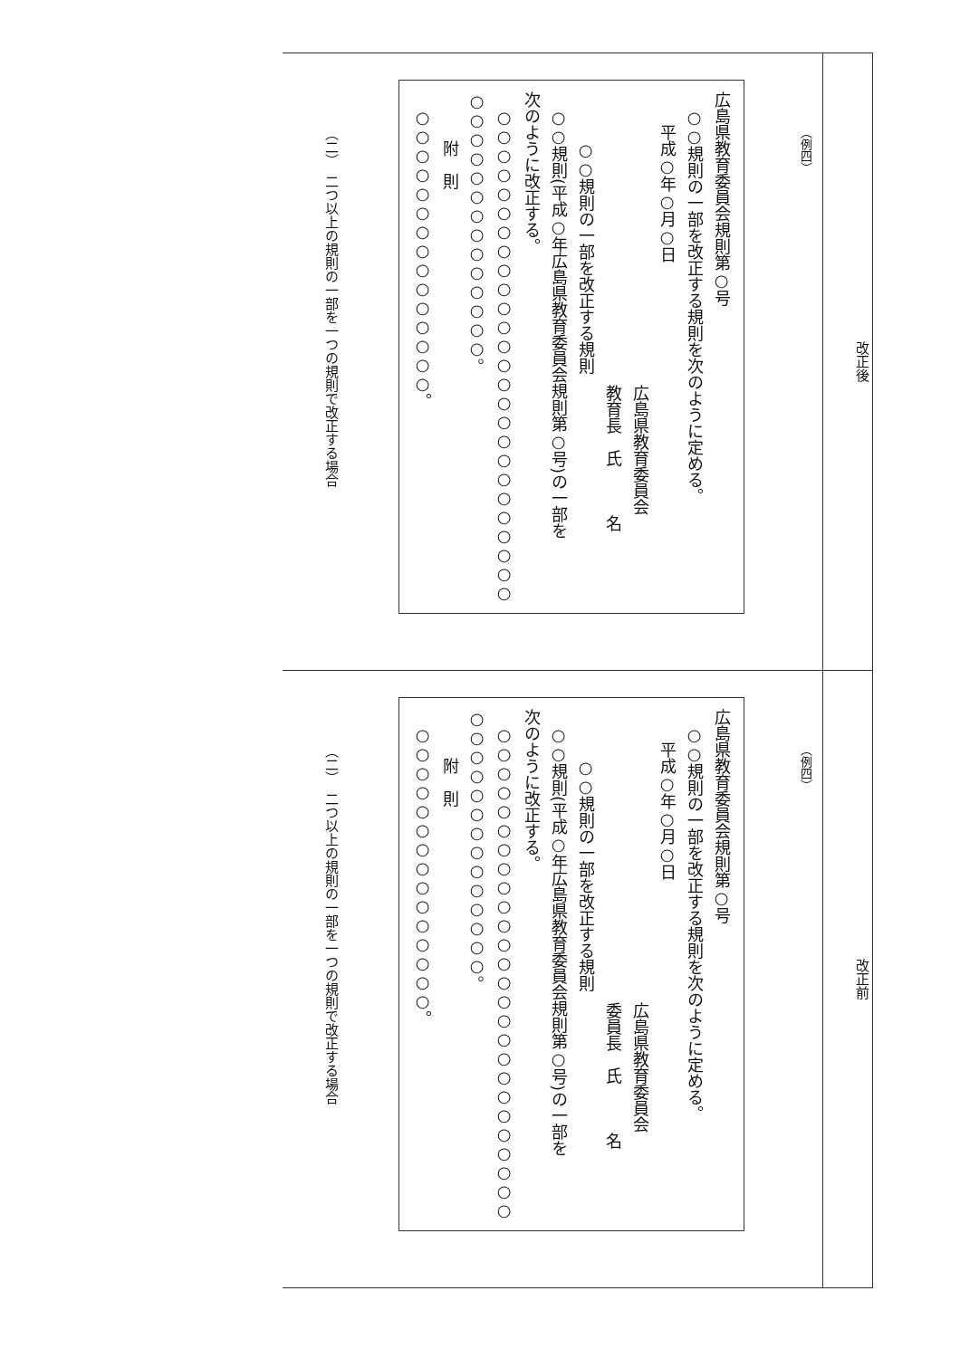| （例四） 広島県教育委員会規則第○号 ○○規則の一部を改正する規則を次のように定める。 平成○年○月○日 広島県教育委員会 教育長 氏 名 ○○規則の一部を改正する規則 ○○規則(平成○年広島県教育委員会規則第○号)の一部を 次のように改正する。 ○○○○○○○○○○○○○○○○○○○○○○○○○○ ○○○○○○○○○○○○○○。 附 則 ○○○○○○○○○○○○○○○。 （二） 二つ以上の規則の一部を一つの規則で改正する場合 | 改正後 |
| （例四） 広島県教育委員会規則第○号 ○○規則の一部を改正する規則を次のように定める。 平成○年○月○日 広島県教育委員会 委員長 氏 名 ○○規則の一部を改正する規則 ○○規則(平成○年広島県教育委員会規則第○号)の一部を 次のように改正する。 ○○○○○○○○○○○○○○○○○○○○○○○○○○ ○○○○○○○○○○○○○○。 附 則 ○○○○○○○○○○○○○○○。 （二） 二つ以上の規則の一部を一つの規則で改正する場合 | 改正前 |